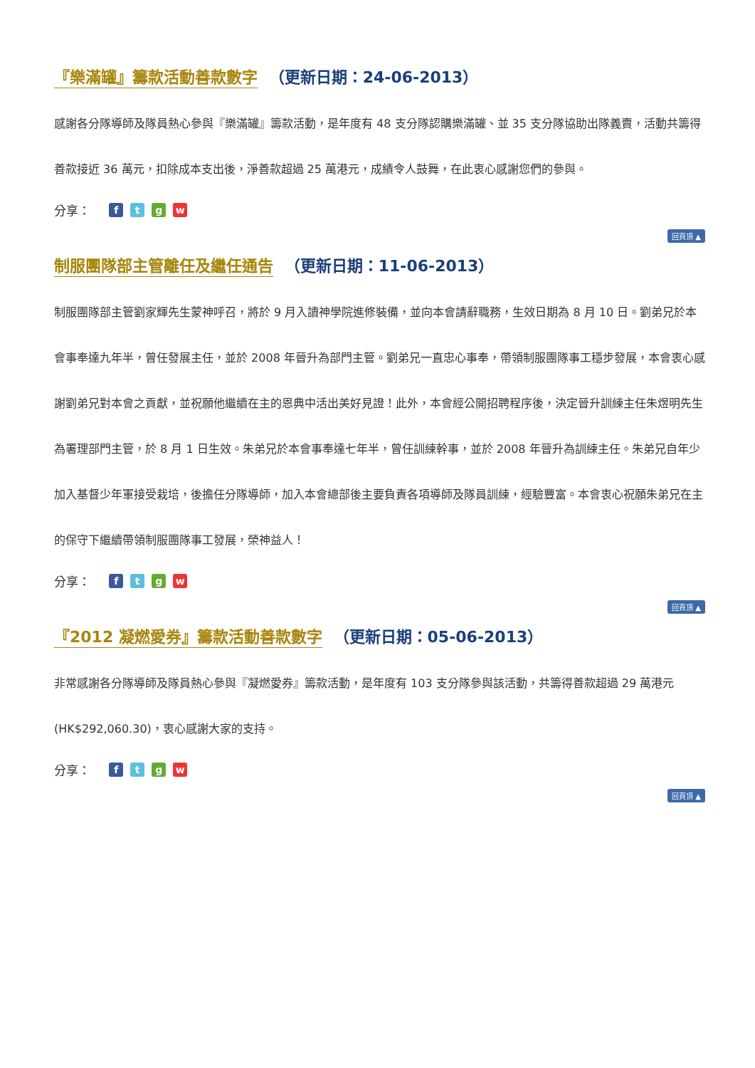『樂滿罐』籌款活動善款數字 （更新日期：24-06-2013）
感謝各分隊導師及隊員熱心參與『樂滿罐』籌款活動，是年度有 48 支分隊認購樂滿罐、並 35 支分隊協助出隊義賣，活動共籌得善款接近 36 萬元，扣除成本支出後，淨善款超過 25 萬港元，成績令人鼓舞，在此衷心感謝您們的參與。
分享： ftgw
回頁頂 ▲
制服團隊部主管離任及繼任通告 （更新日期：11-06-2013）
制服團隊部主管劉家輝先生蒙神呼召，將於 9 月入讀神學院進修裝備，並向本會請辭職務，生效日期為 8 月 10 日。劉弟兄於本會事奉達九年半，曾任發展主任，並於 2008 年晉升為部門主管。劉弟兄一直忠心事奉，帶領制服團隊事工穩步發展，本會衷心感謝劉弟兄對本會之貢獻，並祝願他繼續在主的恩典中活出美好見證！此外，本會經公開招聘程序後，決定晉升訓練主任朱煜明先生為署理部門主管，於 8 月 1 日生效。朱弟兄於本會事奉達七年半，曾任訓練幹事，並於 2008 年晉升為訓練主任。朱弟兄自年少加入基督少年軍接受栽培，後擔任分隊導師，加入本會總部後主要負責各項導師及隊員訓練，經驗豐富。本會衷心祝願朱弟兄在主的保守下繼續帶領制服團隊事工發展，榮神益人！
分享： ftgw
回頁頂 ▲
『2012 凝燃愛券』籌款活動善款數字 （更新日期：05-06-2013）
非常感謝各分隊導師及隊員熱心參與『凝燃愛券』籌款活動，是年度有 103 支分隊參與該活動，共籌得善款超過 29 萬港元(HK$292,060.30)，衷心感謝大家的支持。
分享： ftgw
回頁頂 ▲